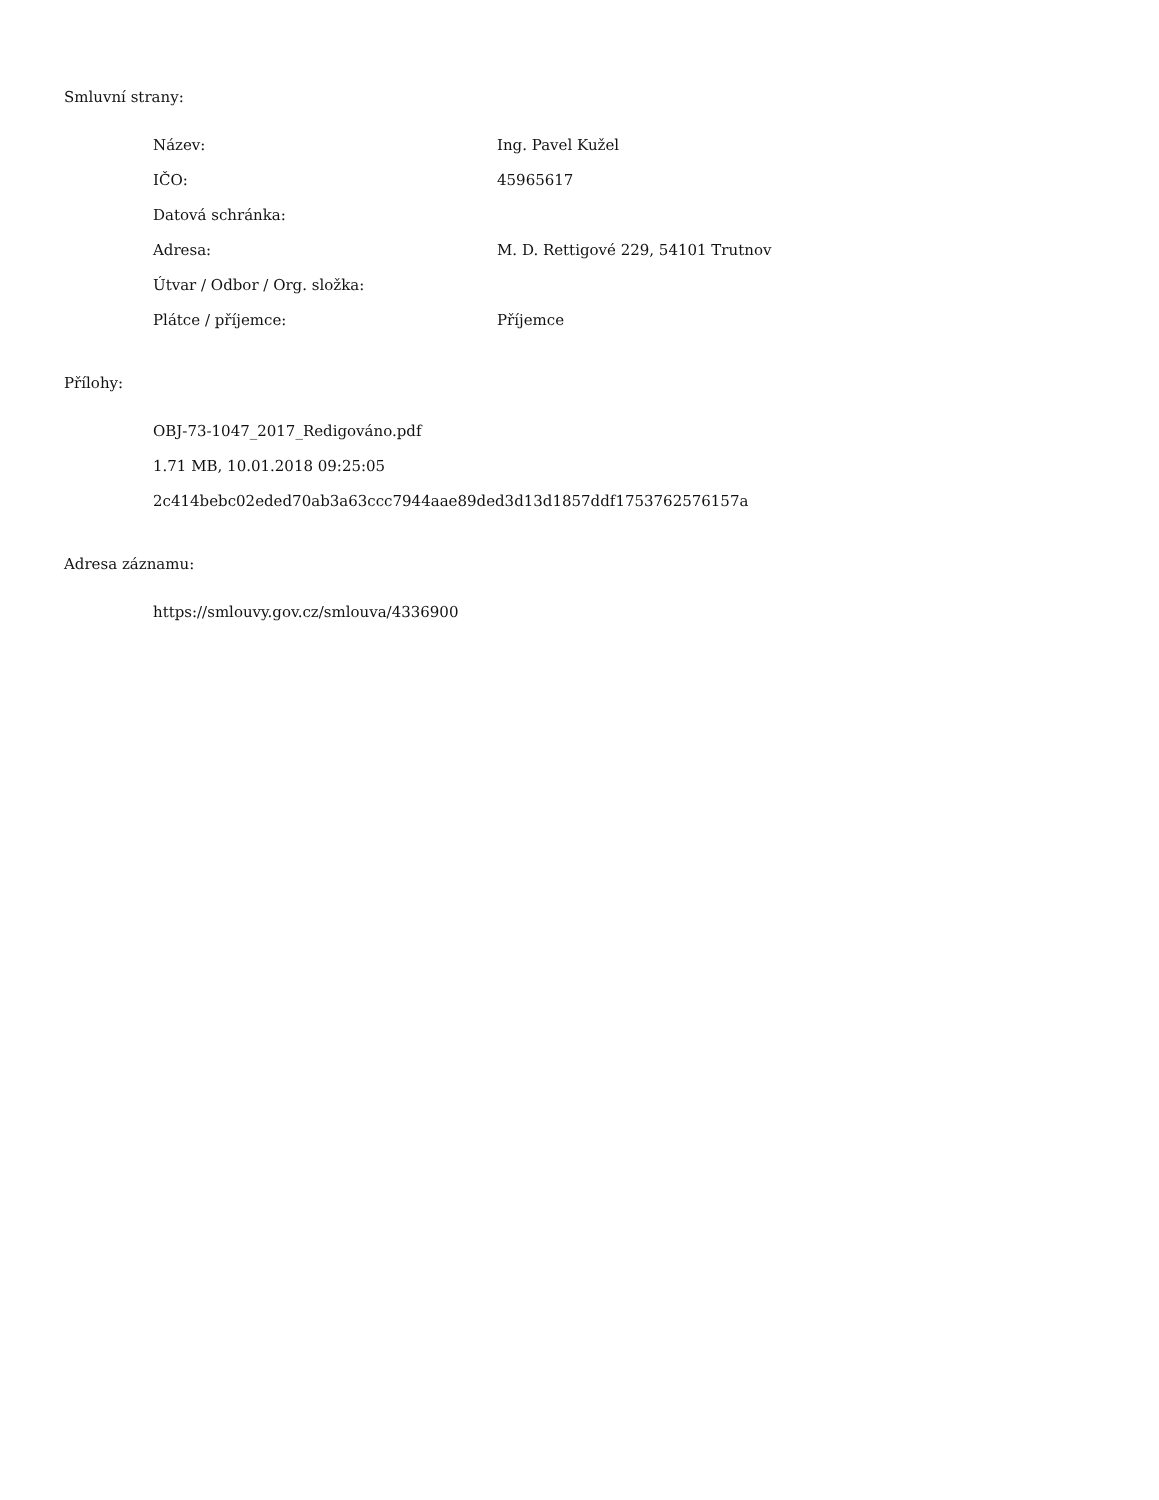Smluvní strany:
| Název: | Ing. Pavel Kužel |
| IČO: | 45965617 |
| Datová schránka: | |
| Adresa: | M. D. Rettigové 229, 54101 Trutnov |
| Útvar / Odbor / Org. složka: | |
| Plátce / příjemce: | Příjemce |
Přílohy:
OBJ-73-1047_2017_Redigováno.pdf
1.71 MB, 10.01.2018 09:25:05
2c414bebc02eded70ab3a63ccc7944aae89ded3d13d1857ddf1753762576157a
Adresa záznamu:
https://smlouvy.gov.cz/smlouva/4336900